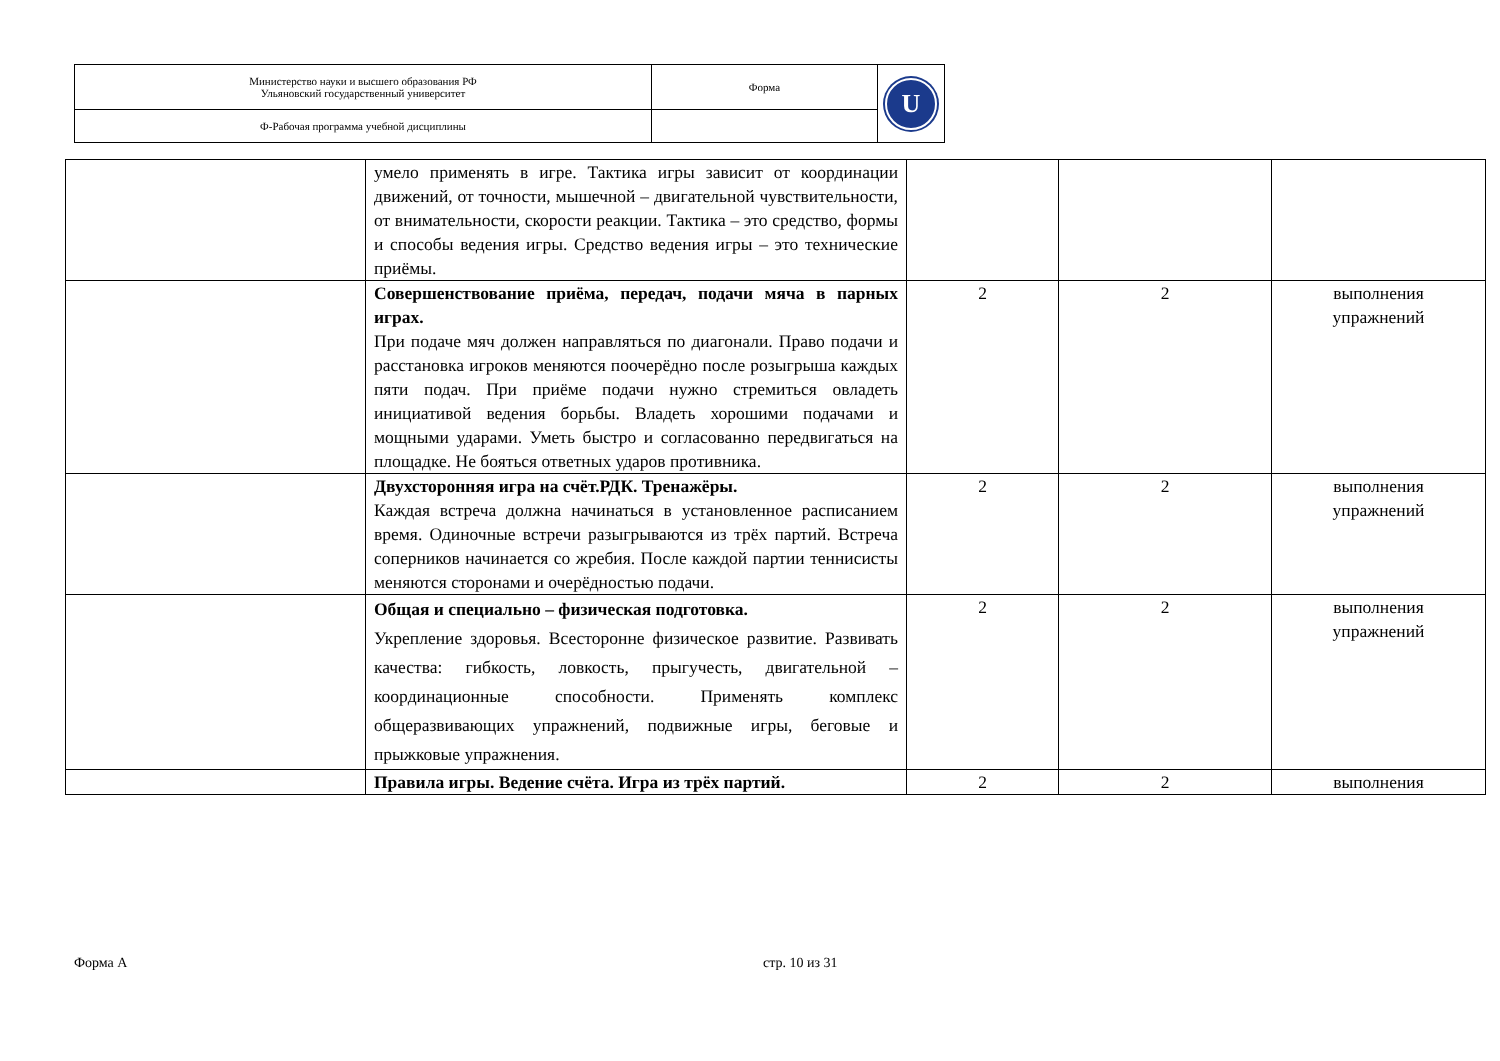| Министерство науки и высшего образования РФ Ульяновский государственный университет | Форма | U |
| Ф-Рабочая программа учебной дисциплины | | |
| | умело применять в игре. Тактика игры зависит от координации движений, от точности, мышечной – двигательной чувствительности, от внимательности, скорости реакции. Тактика – это средство, формы и способы ведения игры. Средство ведения игры – это технические приёмы. | | | |
| | Совершенствование приёма, передач, подачи мяча в парных играх. При подаче мяч должен направляться по диагонали. Право подачи и расстановка игроков меняются поочерёдно после розыгрыша каждых пяти подач. При приёме подачи нужно стремиться овладеть инициативой ведения борьбы. Владеть хорошими подачами и мощными ударами. Уметь быстро и согласованно передвигаться на площадке. Не бояться ответных ударов противника. | 2 | 2 | выполнения упражнений |
| | Двухсторонняя игра на счёт.РДК. Тренажёры. Каждая встреча должна начинаться в установленное расписанием время. Одиночные встречи разыгрываются из трёх партий. Встреча соперников начинается со жребия. После каждой партии теннисисты меняются сторонами и очерёдностью подачи. | 2 | 2 | выполнения упражнений |
| | Общая и специально – физическая подготовка. Укрепление здоровья. Всесторонне физическое развитие. Развивать качества: гибкость, ловкость, прыгучесть, двигательной – координационные способности. Применять комплекс общеразвивающих упражнений, подвижные игры, беговые и прыжковые упражнения. | 2 | 2 | выполнения упражнений |
| | Правила игры. Ведение счёта. Игра из трёх партий. | 2 | 2 | выполнения |
Форма А стр. 10 из 31